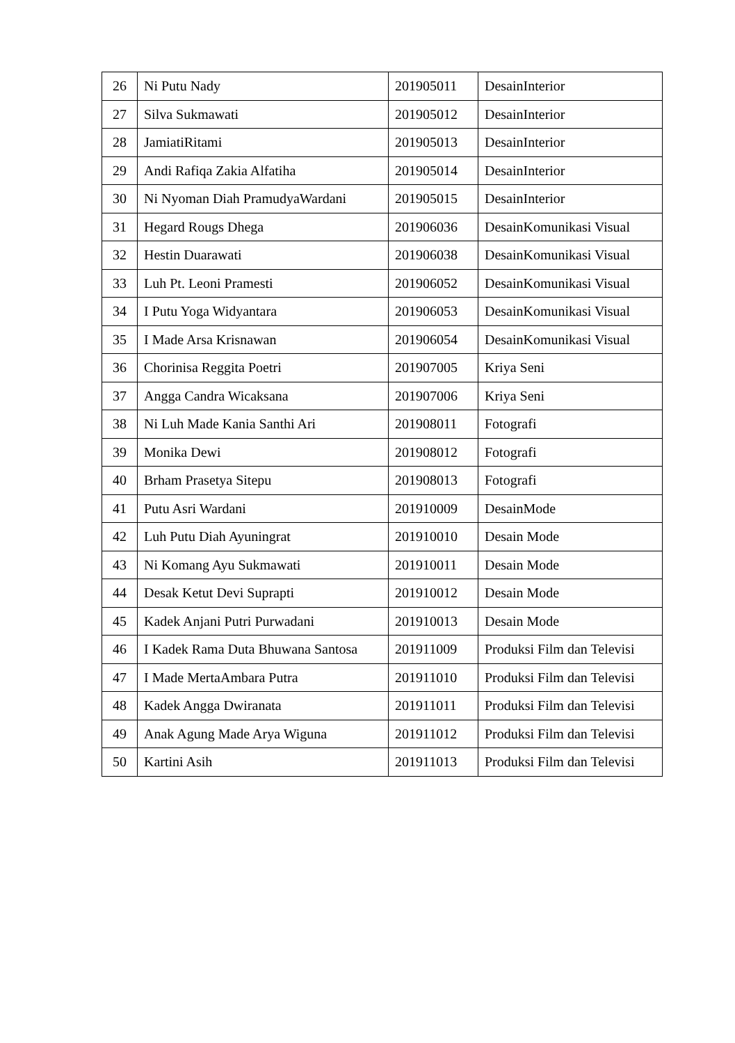| 26 | Ni Putu Nady | 201905011 | DesainInterior |
| 27 | Silva Sukmawati | 201905012 | DesainInterior |
| 28 | JamiatiRitami | 201905013 | DesainInterior |
| 29 | Andi Rafiqa Zakia Alfatiha | 201905014 | DesainInterior |
| 30 | Ni Nyoman Diah PramudyaWardani | 201905015 | DesainInterior |
| 31 | Hegard Rougs Dhega | 201906036 | DesainKomunikasi Visual |
| 32 | Hestin Duarawati | 201906038 | DesainKomunikasi Visual |
| 33 | Luh Pt. Leoni Pramesti | 201906052 | DesainKomunikasi Visual |
| 34 | I Putu Yoga Widyantara | 201906053 | DesainKomunikasi Visual |
| 35 | I Made Arsa Krisnawan | 201906054 | DesainKomunikasi Visual |
| 36 | Chorinisa Reggita Poetri | 201907005 | Kriya Seni |
| 37 | Angga Candra Wicaksana | 201907006 | Kriya Seni |
| 38 | Ni Luh Made Kania Santhi Ari | 201908011 | Fotografi |
| 39 | Monika Dewi | 201908012 | Fotografi |
| 40 | Brham Prasetya Sitepu | 201908013 | Fotografi |
| 41 | Putu Asri Wardani | 201910009 | DesainMode |
| 42 | Luh Putu Diah Ayuningrat | 201910010 | Desain Mode |
| 43 | Ni Komang Ayu Sukmawati | 201910011 | Desain Mode |
| 44 | Desak Ketut Devi Suprapti | 201910012 | Desain Mode |
| 45 | Kadek Anjani Putri Purwadani | 201910013 | Desain Mode |
| 46 | I Kadek Rama Duta Bhuwana Santosa | 201911009 | Produksi Film dan Televisi |
| 47 | I Made MertaAmbara Putra | 201911010 | Produksi Film dan Televisi |
| 48 | Kadek Angga Dwiranata | 201911011 | Produksi Film dan Televisi |
| 49 | Anak Agung Made Arya Wiguna | 201911012 | Produksi Film dan Televisi |
| 50 | Kartini Asih | 201911013 | Produksi Film dan Televisi |